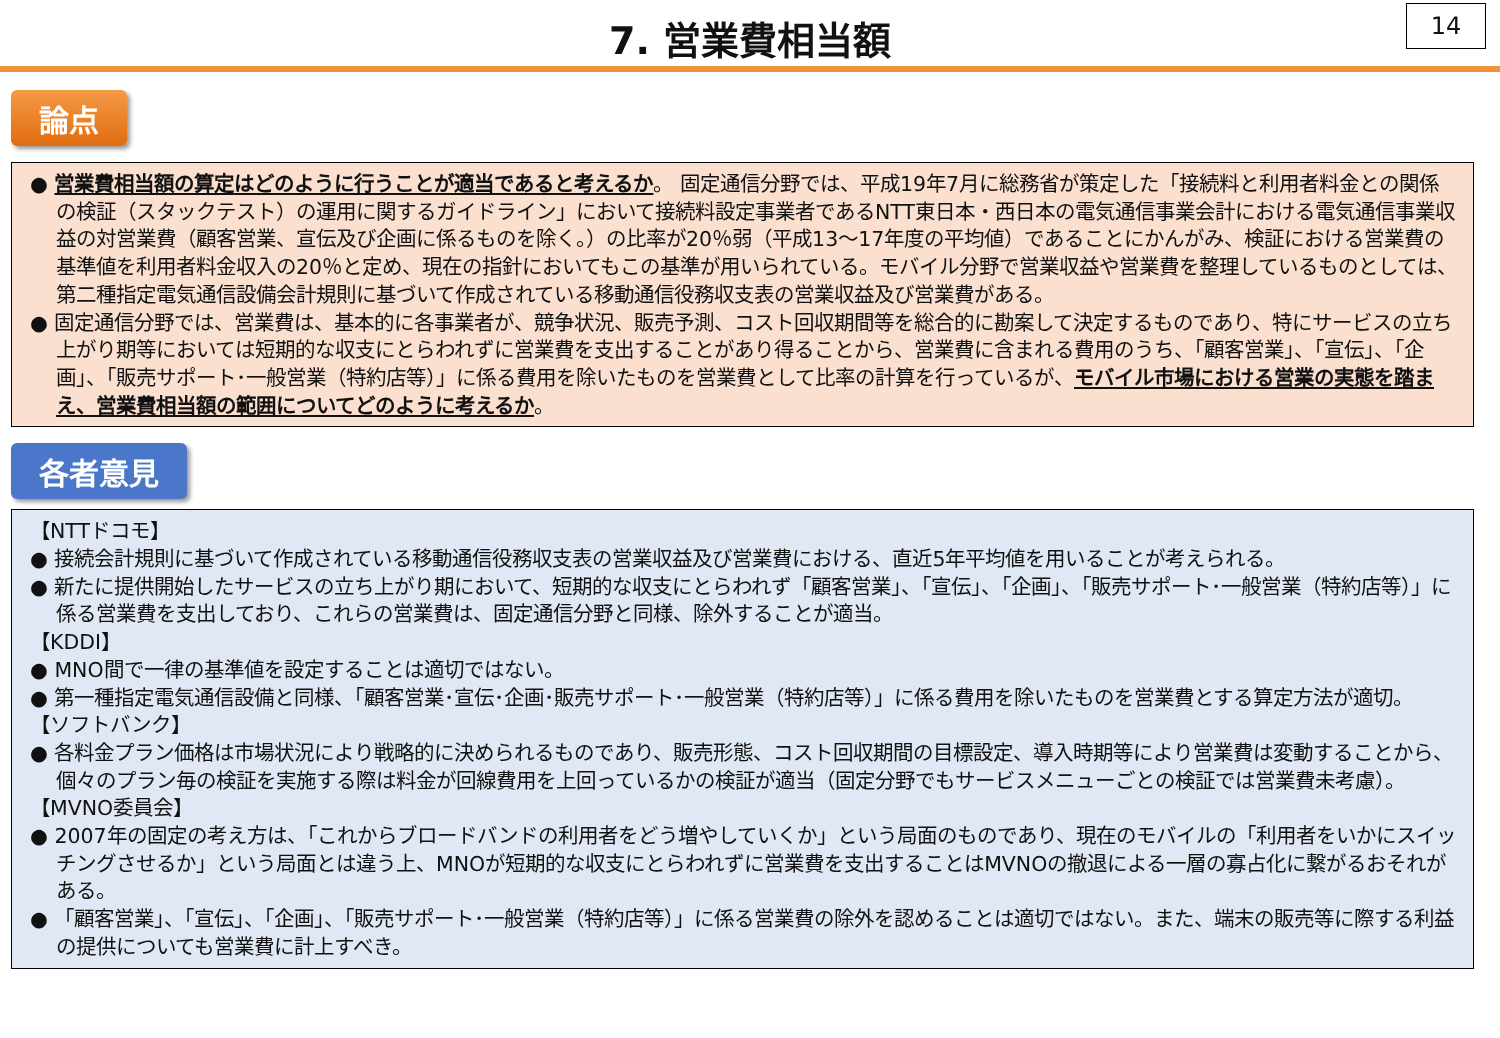7. 営業費相当額
14
論点
● 営業費相当額の算定はどのように行うことが適当であると考えるか。 固定通信分野では、平成19年7月に総務省が策定した「接続料と利用者料金との関係の検証（スタックテスト）の運用に関するガイドライン」において接続料設定事業者であるNTT東日本・西日本の電気通信事業会計における電気通信事業収益の対営業費（顧客営業、宣伝及び企画に係るものを除く。）の比率が20％弱（平成13～17年度の平均値）であることにかんがみ、検証における営業費の基準値を利用者料金収入の20％と定め、現在の指針においてもこの基準が用いられている。モバイル分野で営業収益や営業費を整理しているものとしては、第二種指定電気通信設備会計規則に基づいて作成されている移動通信役務収支表の営業収益及び営業費がある。
● 固定通信分野では、営業費は、基本的に各事業者が、競争状況、販売予測、コスト回収期間等を総合的に勘案して決定するものであり、特にサービスの立ち上がり期等においては短期的な収支にとらわれずに営業費を支出することがあり得ることから、営業費に含まれる費用のうち、「顧客営業」、「宣伝」、「企画」、「販売サポート･一般営業（特約店等）」に係る費用を除いたものを営業費として比率の計算を行っているが、モバイル市場における営業の実態を踏まえ、営業費相当額の範囲についてどのように考えるか。
各者意見
【NTTドコモ】
● 接続会計規則に基づいて作成されている移動通信役務収支表の営業収益及び営業費における、直近5年平均値を用いることが考えられる。
● 新たに提供開始したサービスの立ち上がり期において、短期的な収支にとらわれず「顧客営業」、「宣伝」、「企画」、「販売サポート･一般営業（特約店等）」に係る営業費を支出しており、これらの営業費は、固定通信分野と同様、除外することが適当。
【KDDI】
● MNO間で一律の基準値を設定することは適切ではない。
● 第一種指定電気通信設備と同様、「顧客営業･宣伝･企画･販売サポート･一般営業（特約店等）」に係る費用を除いたものを営業費とする算定方法が適切。
【ソフトバンク】
● 各料金プラン価格は市場状況により戦略的に決められるものであり、販売形態、コスト回収期間の目標設定、導入時期等により営業費は変動することから、個々のプラン毎の検証を実施する際は料金が回線費用を上回っているかの検証が適当（固定分野でもサービスメニューごとの検証では営業費未考慮）。
【MVNO委員会】
● 2007年の固定の考え方は、「これからブロードバンドの利用者をどう増やしていくか」という局面のものであり、現在のモバイルの「利用者をいかにスイッチングさせるか」という局面とは違う上、MNOが短期的な収支にとらわれずに営業費を支出することはMVNOの撤退による一層の寡占化に繋がるおそれがある。
● 「顧客営業」、「宣伝」、「企画」、「販売サポート･一般営業（特約店等）」に係る営業費の除外を認めることは適切ではない。また、端末の販売等に際する利益の提供についても営業費に計上すべき。